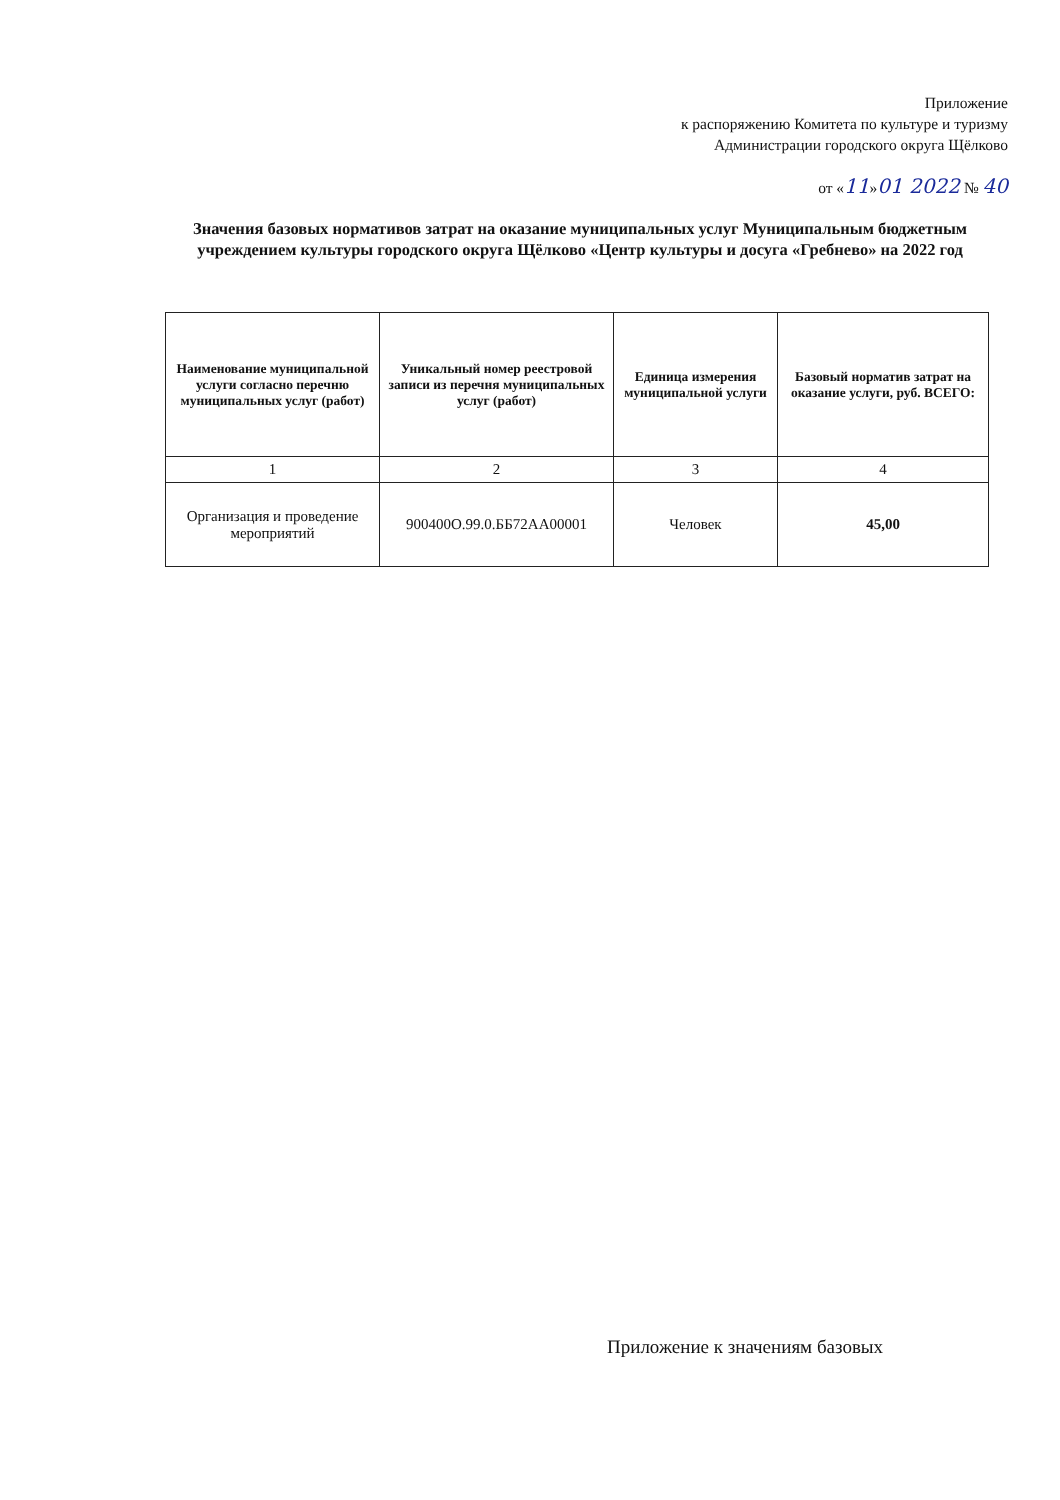Приложение
к распоряжению Комитета по культуре и туризму
Администрации городского округа Щёлково
от «11»01 2022 № 40
Значения базовых нормативов затрат на оказание муниципальных услуг Муниципальным бюджетным учреждением культуры городского округа Щёлково «Центр культуры и досуга «Гребнево» на 2022 год
| Наименование муниципальной услуги согласно перечню муниципальных услуг (работ) | Уникальный номер реестровой записи из перечня муниципальных услуг (работ) | Единица измерения муниципальной услуги | Базовый норматив затрат на оказание услуги, руб. ВСЕГО: |
| --- | --- | --- | --- |
| 1 | 2 | 3 | 4 |
| Организация и проведение мероприятий | 900400О.99.0.ББ72АА00001 | Человек | 45,00 |
Приложение к значениям базовых